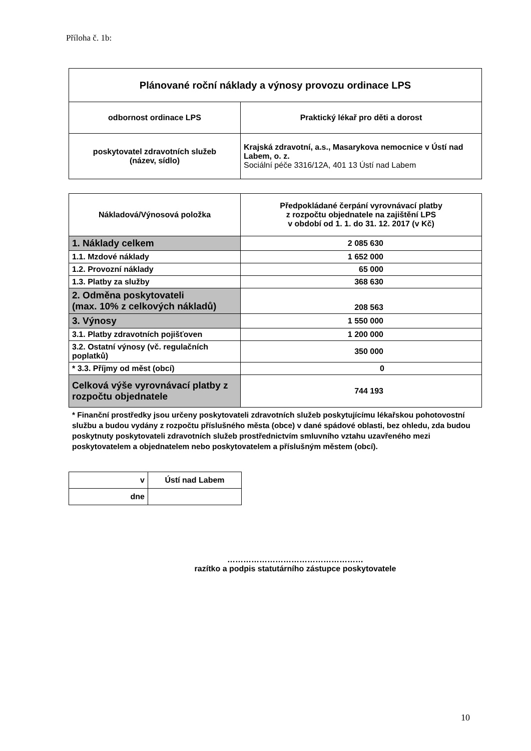Příloha č. 1b:
| Plánované roční náklady a výnosy provozu ordinace LPS | |
| odbornost ordinace LPS | Praktický lékař pro děti a dorost |
| poskytovatel zdravotních služeb (název, sídlo) | Krajská zdravotní, a.s., Masarykova nemocnice v Ústí nad Labem, o. z. Sociální péče 3316/12A, 401 13 Ústí nad Labem |
| Nákladová/Výnosová položka | Předpokládané čerpání vyrovnávací platby z rozpočtu objednatele na zajištění LPS v období od 1. 1. do 31. 12. 2017 (v Kč) |
| --- | --- |
| 1. Náklady celkem | 2 085 630 |
| 1.1. Mzdové náklady | 1 652 000 |
| 1.2. Provozní náklady | 65 000 |
| 1.3. Platby za služby | 368 630 |
| 2. Odměna poskytovateli (max. 10% z celkových nákladů) | 208 563 |
| 3. Výnosy | 1 550 000 |
| 3.1. Platby zdravotních pojišťoven | 1 200 000 |
| 3.2. Ostatní výnosy (vč. regulačních poplatků) | 350 000 |
| * 3.3. Příjmy od měst (obcí) | 0 |
| Celková výše vyrovnávací platby z rozpočtu objednatele | 744 193 |
* Finanční prostředky jsou určeny poskytovateli zdravotních služeb poskytujícímu lékařskou pohotovostní službu a budou vydány z rozpočtu příslušného města (obce) v dané spádové oblasti, bez ohledu, zda budou poskytnuty poskytovateli zdravotních služeb prostřednictvím smluvního vztahu uzavřeného mezi poskytovatelem a objednatelem nebo poskytovatelem a příslušným městem (obcí).
| v | Ústí nad Labem |
| dne | |
……………………………………………
razítko a podpis statutárního zástupce poskytovatele
10